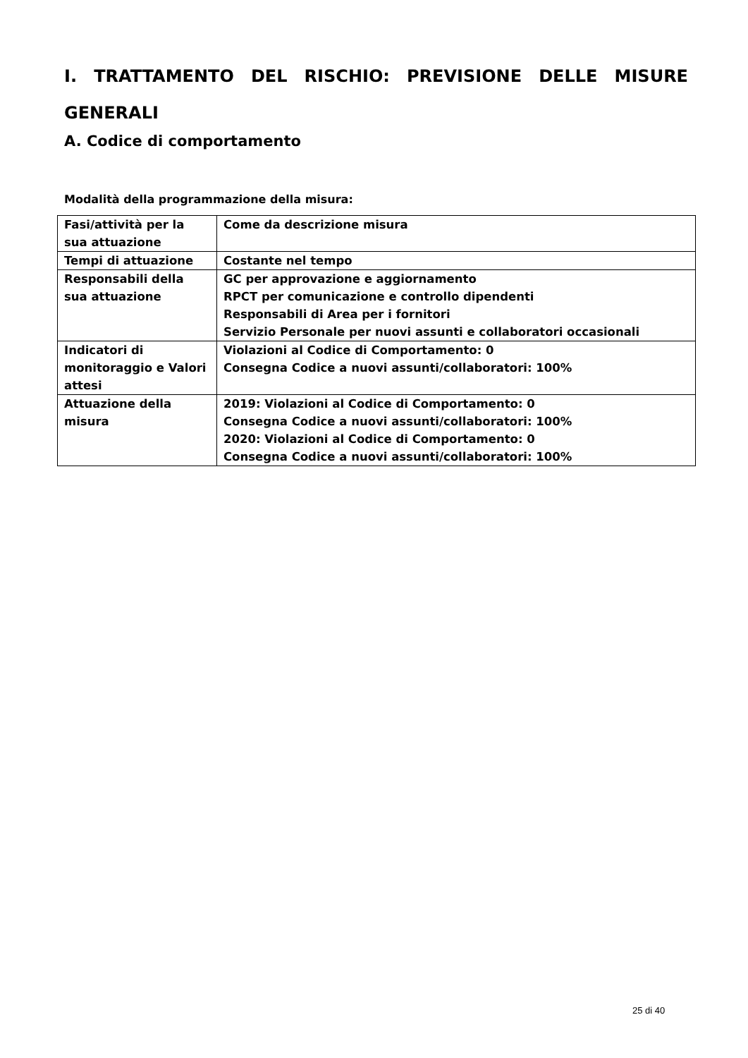I. TRATTAMENTO DEL RISCHIO: PREVISIONE DELLE MISURE GENERALI
A. Codice di comportamento
Modalità della programmazione della misura:
| Fasi/attività per la sua attuazione | Come da descrizione misura |
| Tempi di attuazione | Costante nel tempo |
| Responsabili della sua attuazione | GC per approvazione e aggiornamento RPCT per comunicazione e controllo dipendenti Responsabili di Area per i fornitori Servizio Personale per nuovi assunti e collaboratori occasionali |
| Indicatori di monitoraggio e Valori attesi | Violazioni al Codice di Comportamento: 0 Consegna Codice a nuovi assunti/collaboratori: 100% |
| Attuazione della misura | 2019: Violazioni al Codice di Comportamento: 0 Consegna Codice a nuovi assunti/collaboratori: 100% 2020: Violazioni al Codice di Comportamento: 0 Consegna Codice a nuovi assunti/collaboratori: 100% |
25 di 40